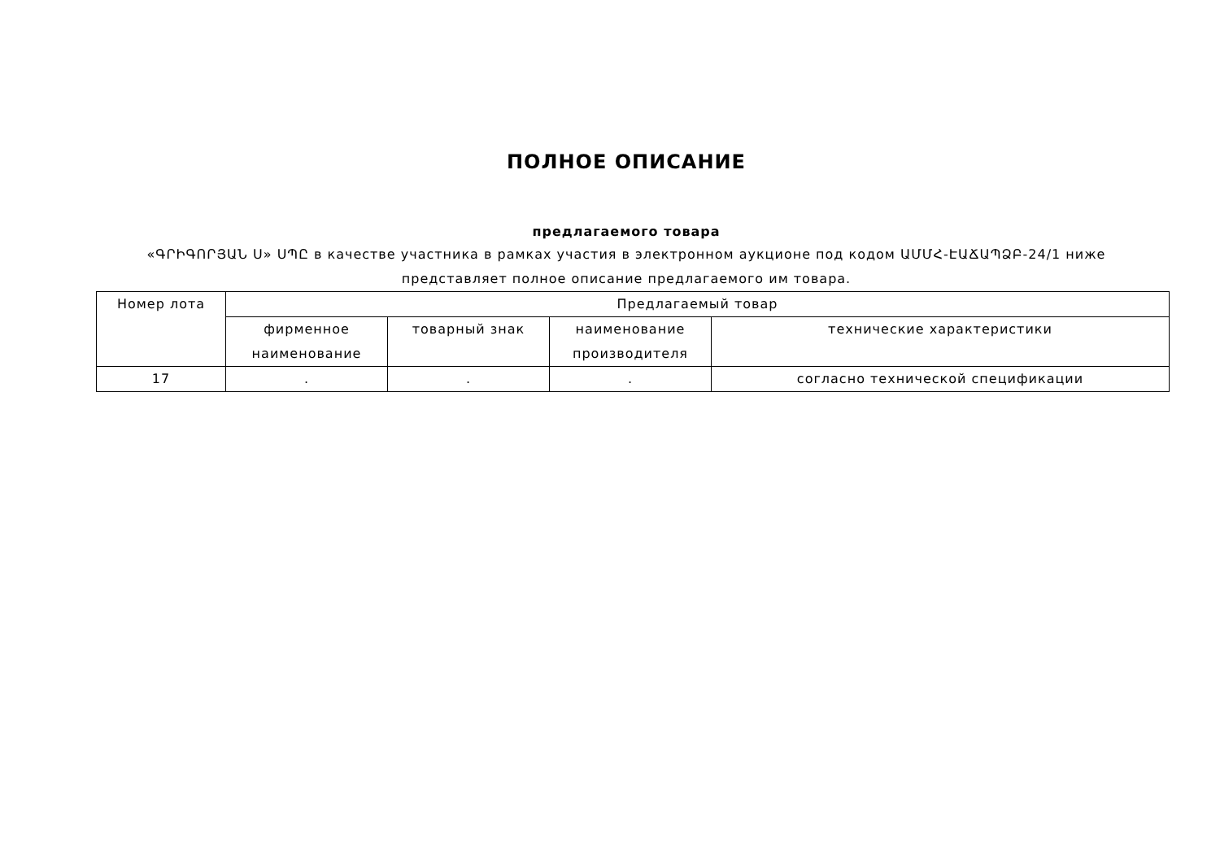ПОЛНОЕ ОПИСАНИЕ
предлагаемого товара
«ԳՐԻԳՈՐՅԱՆ Ս» ՍՊԸ в качестве участника в рамках участия в электронном аукционе под кодом ԱՄՄՀ-ԷԱՃԱՊՁԲ-24/1 ниже представляет полное описание предлагаемого им товара.
| Номер лота | Предлагаемый товар | | | |
| --- | --- | --- | --- | --- |
| | фирменное наименование | товарный знак | наименование производителя | технические характеристики |
| 17 | . | . | . | согласно технической спецификации |